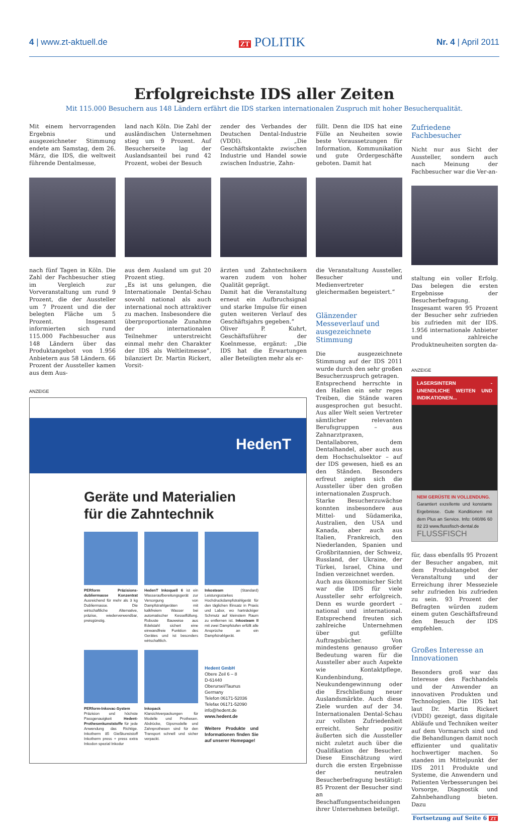4 | www.zt-aktuell.de
ZT POLITIK
Nr. 4 | April 2011
Erfolgreichste IDS aller Zeiten
Mit 115.000 Besuchern aus 148 Ländern erfährt die IDS starken internationalen Zuspruch mit hoher Besucherqualität.
Mit einem hervorragenden Ergebnis und ausgezeichneter Stimmung endete am Samstag, dem 26. März, die IDS, die weltweit führende Dentalmesse,
nach fünf Tagen in Köln. Die Zahl der Fachbesucher stieg im Vergleich zur Vorveranstaltung um rund 9 Prozent, die der Aussteller um 7 Prozent und die der belegten Fläche um 5 Prozent. Insgesamt informierten sich rund 115.000 Fachbesucher aus 148 Ländern über das Produktangebot von 1.956 Anbietern aus 58 Ländern. 66 Prozent der Aussteller kamen aus dem Aus-
land nach Köln. Die Zahl der ausländischen Unternehmen stieg um 9 Prozent. Auf Besucherseite lag der Auslandsanteil bei rund 42 Prozent, wobei der Besuch
aus dem Ausland um gut 20 Prozent stieg.
„Es ist uns gelungen, die Internationale Dental-Schau sowohl national als auch international noch attraktiver zu machen. Insbesondere die überproportionale Zunahme der internationalen Teilnehmer unterstreicht einmal mehr den Charakter der IDS als Weltleitmesse“, bilanziert Dr. Martin Rickert, Vorsit-
zender des Verbandes der Deutschen Dental-Industrie (VDDI). „Die Geschäftskontakte zwischen Industrie und Handel sowie zwischen Industrie, Zahn-
ärzten und Zahntechnikern waren zudem von hoher Qualität geprägt.
Damit hat die Veranstaltung erneut ein Aufbruchsignal und starke Impulse für einen guten weiteren Verlauf des Geschäftsjahrs gegeben.“
Oliver P. Kuhrt, Geschäftsführer der Koelnmesse, ergänzt: „Die IDS hat die Erwartungen aller Beteiligten mehr als er-
füllt. Denn die IDS hat eine Fülle an Neuheiten sowie beste Voraussetzungen für Information, Kommunikation und gute Ordergeschäfte geboten. Damit hat
die Veranstaltung Aussteller, Besucher und Medienvertreter gleichermaßen begeistert.“
Zufriedene Fachbesucher
Nicht nur aus Sicht der Aussteller, sondern auch nach Meinung der Fachbesucher war die Ver-an-
staltung ein voller Erfolg. Das belegen die ersten Ergebnisse der Besucherbefragung. Insgesamt waren 95 Prozent der Besucher sehr zufrieden bis zufrieden mit der IDS. 1.956 internationale Anbieter und zahlreiche Produktneuheiten sorgten da-
ANZEIGE
HedenT
Geräte und Materialien
für die Zahntechnik
PERform Präzisions-dubliermasse Konzentrat Ausreichend für mehr als 3 kg Dubliermasse. Die wirtschaftliche Alternative, präzise, wiederverwendbar, preisgünstig.
HedenT Inkoquell 6 ist ein Wasseraufbereitungsgerät zur Versorgung von Dampfstrahlgeräten mit kalkfreiem Wasser bei automatischer Kesselfüllung. Robuste Bauweise aus Edelstahl sichert eine einwandfreie Funktion des Gerätes und ist besonders wirtschaftlich.
Inkosteam (Standard) Leistungsstarkes Hochdruckdampfstrahlgerät für den täglichen Einsatz in Praxis und Labor, wo hartnäckiger Schmutz auf kleinstem Raum zu entfernen ist. Inkosteam II mit zwei Dampfstufen erfüllt alle Ansprüche an ein Dampfstrahlgerät.
PERform-Inkovac-System Präzision und höchste Passgenauigkeit Hedent-Prothesenkunststoffe für jede Anwendung das Richtige. Inkotherm 85 Gießkunststoff Inkotherm press + press extra Inkodon spezial Inkodur
Inkopack Klarsichtverpackungen für Modelle und Prothesen. Abdrücke, Gipsmodelle und Zahnprothesen sind für den Transport schnell und sicher verpackt.
Hedent GmbH
Obere Zeil 6 – 8
D-61440 Oberursel/Taunus
Germany
Telefon 06171-52036
Telefax 06171-52090
info@hedent.de
www.hedent.de
Weitere Produkte und Informationen finden Sie auf unserer Homepage!
Glänzender Messeverlauf und ausgezeichnete Stimmung
Die ausgezeichnete Stimmung auf der IDS 2011 wurde durch den sehr großen Besucherzuspruch getragen.
Entsprechend herrschte in den Hallen ein sehr reges Treiben, die Stände waren ausgesprochen gut besucht. Aus aller Welt seien Vertreter sämtlicher relevanten Berufsgruppen – aus Zahnarztpraxen, Dentallaboren, dem Dentalhandel, aber auch aus dem Hochschulsektor – auf der IDS gewesen, hieß es an den Ständen. Besonders erfreut zeigten sich die Aussteller über den großen internationalen Zuspruch.
Starke Besucherzuwächse konnten insbesondere aus Mittel- und Südamerika, Australien, den USA und Kanada, aber auch aus Italien, Frankreich, den Niederlanden, Spanien und Großbritannien, der Schweiz, Russland, der Ukraine, der Türkei, Israel, China und Indien verzeichnet werden.
Auch aus ökonomischer Sicht war die IDS für viele Aussteller sehr erfolgreich. Denn es wurde geordert – national und international. Entsprechend freuten sich zahlreiche Unternehmen über gut gefüllte Auftragsbücher. Von mindestens genauso großer Bedeutung waren für die Aussteller aber auch Aspekte wie Kontaktpflege, Kundenbindung, Neukundengewinnung oder die Erschließung neuer Auslandsmärkte. Auch diese Ziele wurden auf der 34. Internationalen Dental-Schau zur vollsten Zufriedenheit erreicht. Sehr positiv äußerten sich die Aussteller nicht zuletzt auch über die Qualifikation der Besucher. Diese Einschätzung wird durch die ersten Ergebnisse der neutralen Besucherbefragung bestätigt: 85 Prozent der Besucher sind an Beschaffungsentscheidungen ihrer Unternehmen beteiligt.
ANZEIGE
LASERSINTERN - UNENDLICHE WEITEN UND INDIKATIONEN...
NEM GERÜSTE IN VOLLENDUNG.
Garantiert exzellente und konstante Ergebnisse. Gute Konditionen mit dem Plus an Service. Info: 040/86 60 82 23 www.flussfisch-dental.de
FLUSSFISCH
für, dass ebenfalls 95 Prozent der Besucher angaben, mit dem Produktangebot der Veranstaltung und der Erreichung ihrer Messeziele sehr zufrieden bis zufrieden zu sein. 93 Prozent der Befragten würden zudem einem guten Geschäftsfreund den Besuch der IDS empfehlen.
Großes Interesse an Innovationen
Besonders groß war das Interesse des Fachhandels und der Anwender an innovativen Produkten und Technologien. Die IDS hat laut Dr. Martin Rickert (VDDI) gezeigt, dass digitale Abläufe und Techniken weiter auf dem Vormarsch sind und die Behandlungen damit noch effizienter und qualitativ hochwertiger machen. So standen im Mittelpunkt der IDS 2011 Produkte und Systeme, die Anwendern und Patienten Verbesserungen bei Vorsorge, Diagnostik und Zahnbehandlung bieten. Dazu
Fortsetzung auf Seite 6 ZT